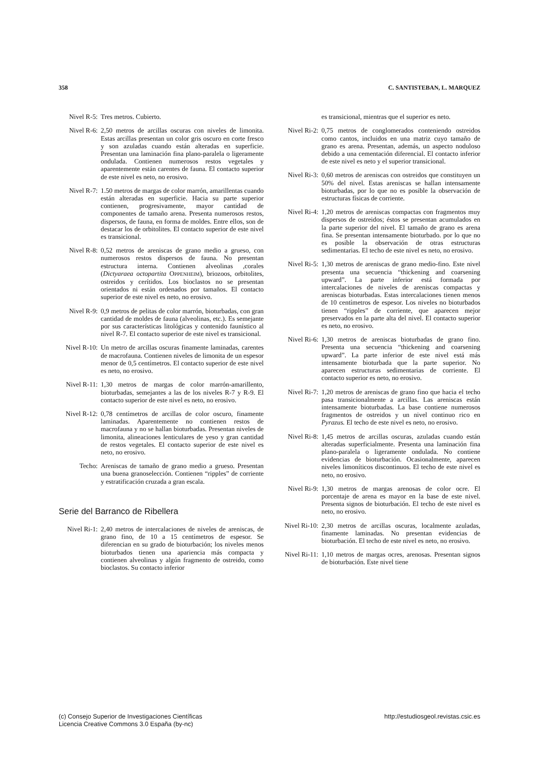358 C. SANTISTEBAN, L. MARQUEZ
Nivel R-5:
Tres metros. Cubierto.
Nivel R-6:
2,50 metros de arcillas oscuras con niveles de limonita. Estas arcillas presentan un color gris oscuro en corte fresco y son azuladas cuando están alteradas en superficie. Presentan una laminación fina plano-paralela o ligeramente ondulada. Contienen numerosos restos vegetales y aparentemente están carentes de fauna. El contacto superior de este nivel es neto, no erosivo.
Nivel R-7:
1.50 metros de margas de color marrón, amarillentas cuando están alteradas en superficie. Hacia su parte superior contienen, progresivamente, mayor cantidad de componentes de tamaño arena. Presenta numerosos restos, dispersos, de fauna, en forma de moldes. Entre ellos, son de destacar los de orbitolites. El contacto superior de este nivel es transicional.
Nivel R-8:
0,52 metros de areniscas de grano medio a grueso, con numerosos restos dispersos de fauna. No presentan estructura interna. Contienen alveolinas ,corales (Dictyaraea octopartita OPPENHEIM), briozoos, orbitolites, ostreidos y cerítidos. Los bioclastos no se presentan orientados ni están ordenados por tamaños. El contacto superior de este nivel es neto, no erosivo.
Nivel R-9:
0,9 metros de pelitas de color marrón, bioturbadas, con gran cantidad de moldes de fauna (alveolinas, etc.). Es semejante por sus características litológicas y contenido faunístico al nivel R-7. El contacto superior de este nivel es transicional.
Nivel R-10:
Un metro de arcillas oscuras finamente laminadas, carentes de macrofauna. Contienen niveles de limonita de un espesor menor de 0,5 centímetros. El contacto superior de este nivel es neto, no erosivo.
Nivel R-11:
1,30 metros de margas de color marrón-amarillento, bioturbadas, semejantes a las de los niveles R-7 y R-9. El contacto superior de este nivel es neto, no erosivo.
Nivel R-12:
0,78 centímetros de arcillas de color oscuro, finamente laminadas. Aparentemente no contienen restos de macrofauna y no se hallan bioturbadas. Presentan niveles de limonita, alineaciones lenticulares de yeso y gran cantidad de restos vegetales. El contacto superior de este nivel es neto, no erosivo.
Techo: Areniscas de tamaño de grano medio a grueso. Presentan una buena granoselección. Contienen “ripples” de corriente y estratificación cruzada a gran escala.
Serie del Barranco de Ribellera
Nivel Ri-1:
2,40 metros de intercalaciones de niveles de areniscas, de grano fino, de 10 a 15 centímetros de espesor. Se diferencian en su grado de bioturbación; los niveles menos bioturbados tienen una apariencia más compacta y contienen alveolinas y algún fragmento de ostreido, como bioclastos. Su contacto inferior
es transicional, mientras que el superior es neto.
Nivel Ri-2:
0,75 metros de conglomerados conteniendo ostreidos como cantos, incluidos en una matriz cuyo tamaño de grano es arena. Presentan, además, un aspecto noduloso debido a una cementación diferencial. El contacto inferior de este nivel es neto y el superior transicional.
Nivel Ri-3:
0,60 metros de areniscas con ostreidos que constituyen un 50% del nivel. Estas areniscas se hallan intensamente bioturbadas, por lo que no es posible la observación de estructuras físicas de corriente.
Nivel Ri-4:
1,20 metros de areniscas compactas con fragmentos muy dispersos de ostreidos; éstos se presentan acumulados en la parte superior del nivel. El tamaño de grano es arena fina. Se presentan intensamente bioturbado. por lo que no es posible la observación de otras estructuras sedimentarias. El techo de este nivel es neto, no erosivo.
Nivel Ri-5:
1,30 metros de areniscas de grano medio-fino. Este nivel presenta una secuencia “thickening and coarsening upward”. La parte inferior está formada por intercalaciones de niveles de areniscas compactas y areniscas bioturbadas. Estas intercalaciones tienen menos de 10 centímetros de espesor. Los niveles no bioturbados tienen “ripples” de corriente, que aparecen mejor preservados en la parte alta del nivel. El contacto superior es neto, no erosivo.
Nivel Ri-6:
1,30 metros de areniscas bioturbadas de grano fino. Presenta una secuencia “thickening and coarsening upward”. La parte inferior de este nivel está más intensamente bioturbada que la parte superior. No aparecen estructuras sedimentarias de corriente. El contacto superior es neto, no erosivo.
Nivel Ri-7:
1,20 metros de areniscas de grano fino que hacia el techo pasa transicionalmente a arcillas. Las areniscas están intensamente bioturbadas. La base contiene numerosos fragmentos de ostreidos y un nivel continuo rico en Pyrazus. El techo de este nivel es neto, no erosivo.
Nivel Ri-8:
1,45 metros de arcillas oscuras, azuladas cuando están alteradas superficialmente. Presenta una laminación fina plano-paralela o ligeramente ondulada. No contiene evidencias de bioturbación. Ocasionalmente, aparecen niveles limoníticos discontinuos. El techo de este nivel es neto, no erosivo.
Nivel Ri-9:
1,30 metros de margas arenosas de color ocre. El porcentaje de arena es mayor en la base de este nivel. Presenta signos de bioturbación. El techo de este nivel es neto, no erosivo.
Nivel Ri-10:
2,30 metros de arcillas oscuras, localmente azuladas, finamente laminadas. No presentan evidencias de bioturbación. El techo de este nivel es neto, no erosivo.
Nivel Ri-11:
1,10 metros de margas ocres, arenosas. Presentan signos de bioturbación. Este nivel tiene
(c) Consejo Superior de Investigaciones Científicas
Licencia Creative Commons 3.0 España (by-nc)
http://estudiosgeol.revistas.csic.es